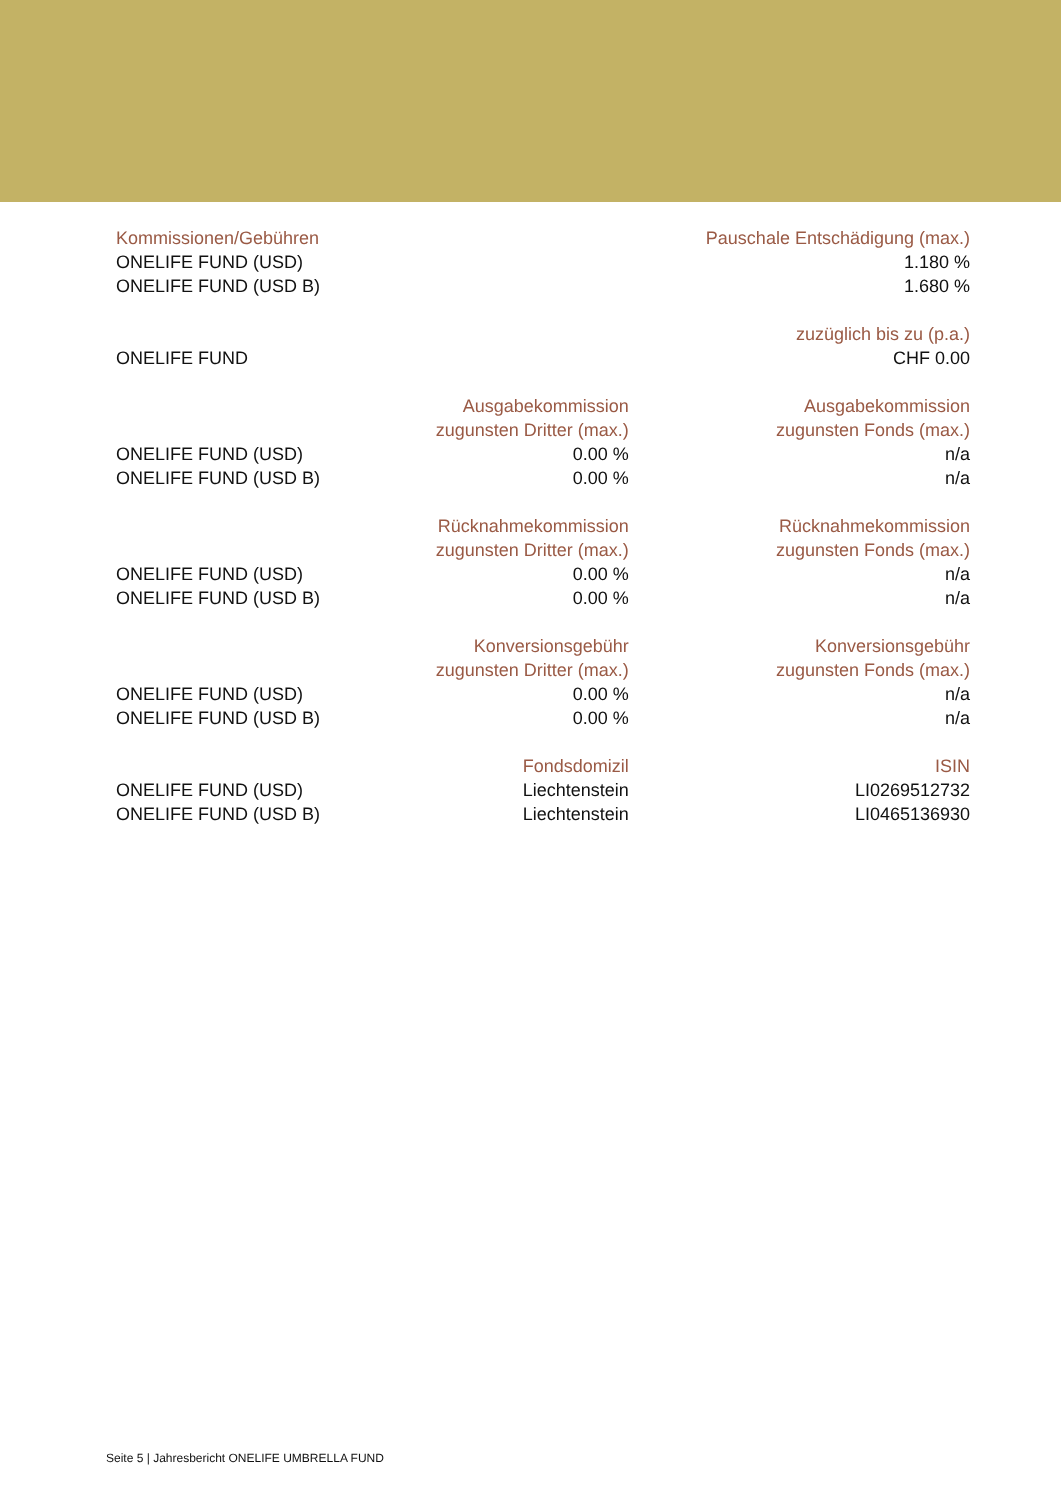| Kommissionen/Gebühren | | Pauschale Entschädigung (max.) |
| --- | --- | --- |
| ONELIFE FUND (USD) | | 1.180 % |
| ONELIFE FUND (USD B) | | 1.680 % |
| | | zuzüglich bis zu (p.a.) |
| ONELIFE FUND | | CHF 0.00 |
| | Ausgabekommission zugunsten Dritter (max.) | Ausgabekommission zugunsten Fonds (max.) |
| ONELIFE FUND (USD) | 0.00 % | n/a |
| ONELIFE FUND (USD B) | 0.00 % | n/a |
| | Rücknahmekommission zugunsten Dritter (max.) | Rücknahmekommission zugunsten Fonds (max.) |
| ONELIFE FUND (USD) | 0.00 % | n/a |
| ONELIFE FUND (USD B) | 0.00 % | n/a |
| | Konversionsgebühr zugunsten Dritter (max.) | Konversionsgebühr zugunsten Fonds (max.) |
| ONELIFE FUND (USD) | 0.00 % | n/a |
| ONELIFE FUND (USD B) | 0.00 % | n/a |
| | Fondsdomizil | ISIN |
| ONELIFE FUND (USD) | Liechtenstein | LI0269512732 |
| ONELIFE FUND (USD B) | Liechtenstein | LI0465136930 |
Seite 5 | Jahresbericht ONELIFE UMBRELLA FUND